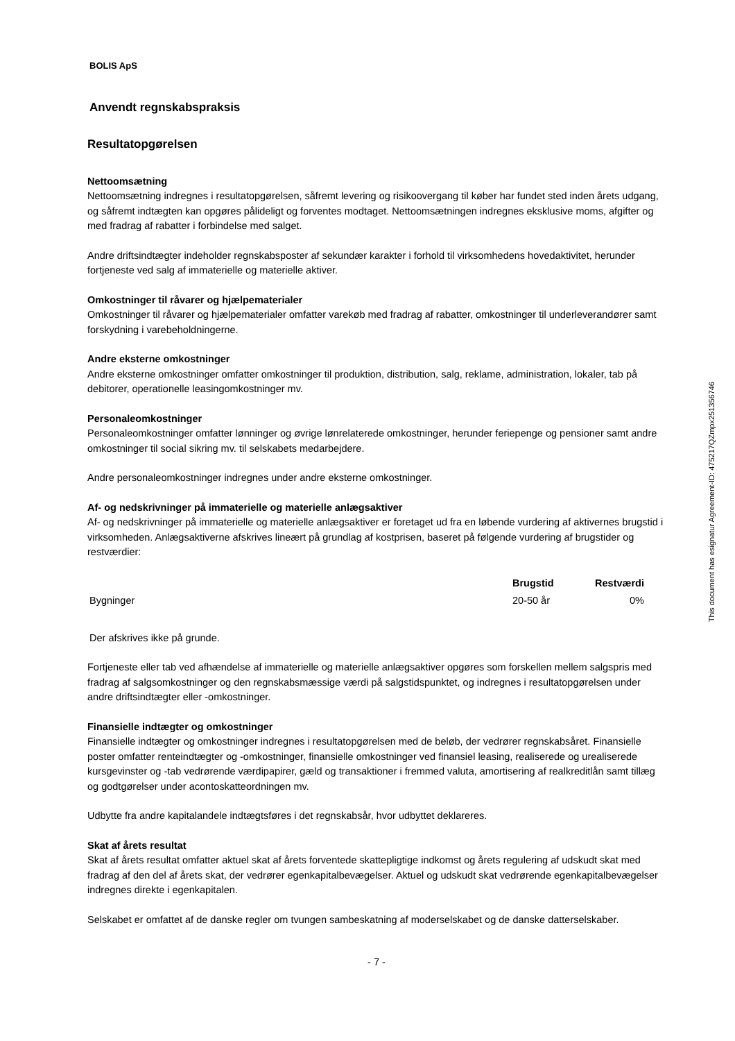BOLIS ApS
Anvendt regnskabspraksis
Resultatopgørelsen
Nettoomsætning
Nettoomsætning indregnes i resultatopgørelsen, såfremt levering og risikoovergang til køber har fundet sted inden årets udgang, og såfremt indtægten kan opgøres pålideligt og forventes modtaget. Nettoomsætningen indregnes eksklusive moms, afgifter og med fradrag af rabatter i forbindelse med salget.
Andre driftsindtægter indeholder regnskabsposter af sekundær karakter i forhold til virksomhedens hovedaktivitet, herunder fortjeneste ved salg af immaterielle og materielle aktiver.
Omkostninger til råvarer og hjælpematerialer
Omkostninger til råvarer og hjælpematerialer omfatter varekøb med fradrag af rabatter, omkostninger til underleverandører samt forskydning i varebeholdningerne.
Andre eksterne omkostninger
Andre eksterne omkostninger omfatter omkostninger til produktion, distribution, salg, reklame, administration, lokaler, tab på debitorer, operationelle leasingomkostninger mv.
Personaleomkostninger
Personaleomkostninger omfatter lønninger og øvrige lønrelaterede omkostninger, herunder feriepenge og pensioner samt andre omkostninger til social sikring mv. til selskabets medarbejdere.
Andre personaleomkostninger indregnes under andre eksterne omkostninger.
Af- og nedskrivninger på immaterielle og materielle anlægsaktiver
Af- og nedskrivninger på immaterielle og materielle anlægsaktiver er foretaget ud fra en løbende vurdering af aktivernes brugstid i virksomheden. Anlægsaktiverne afskrives lineært på grundlag af kostprisen, baseret på følgende vurdering af brugstider og restværdier:
| | Brugstid | Restværdi |
| --- | --- | --- |
| Bygninger | 20-50 år | 0% |
Der afskrives ikke på grunde.
Fortjeneste eller tab ved afhændelse af immaterielle og materielle anlægsaktiver opgøres som forskellen mellem salgspris med fradrag af salgsomkostninger og den regnskabsmæssige værdi på salgstidspunktet, og indregnes i resultatopgørelsen under andre driftsindtægter eller -omkostninger.
Finansielle indtægter og omkostninger
Finansielle indtægter og omkostninger indregnes i resultatopgørelsen med de beløb, der vedrører regnskabsåret. Finansielle poster omfatter renteindtægter og -omkostninger, finansielle omkostninger ved finansiel leasing, realiserede og urealiserede kursgevinster og -tab vedrørende værdipapirer, gæld og transaktioner i fremmed valuta, amortisering af realkreditlån samt tillæg og godtgørelser under acontoskatteordningen mv.
Udbytte fra andre kapitalandele indtægtsføres i det regnskabsår, hvor udbyttet deklareres.
Skat af årets resultat
Skat af årets resultat omfatter aktuel skat af årets forventede skattepligtige indkomst og årets regulering af udskudt skat med fradrag af den del af årets skat, der vedrører egenkapitalbevægelser. Aktuel og udskudt skat vedrørende egenkapitalbevægelser indregnes direkte i egenkapitalen.
Selskabet er omfattet af de danske regler om tvungen sambeskatning af moderselskabet og de danske datterselskaber.
- 7 -
This document has esignatur Agreement-ID: 475217QZmpx251356746